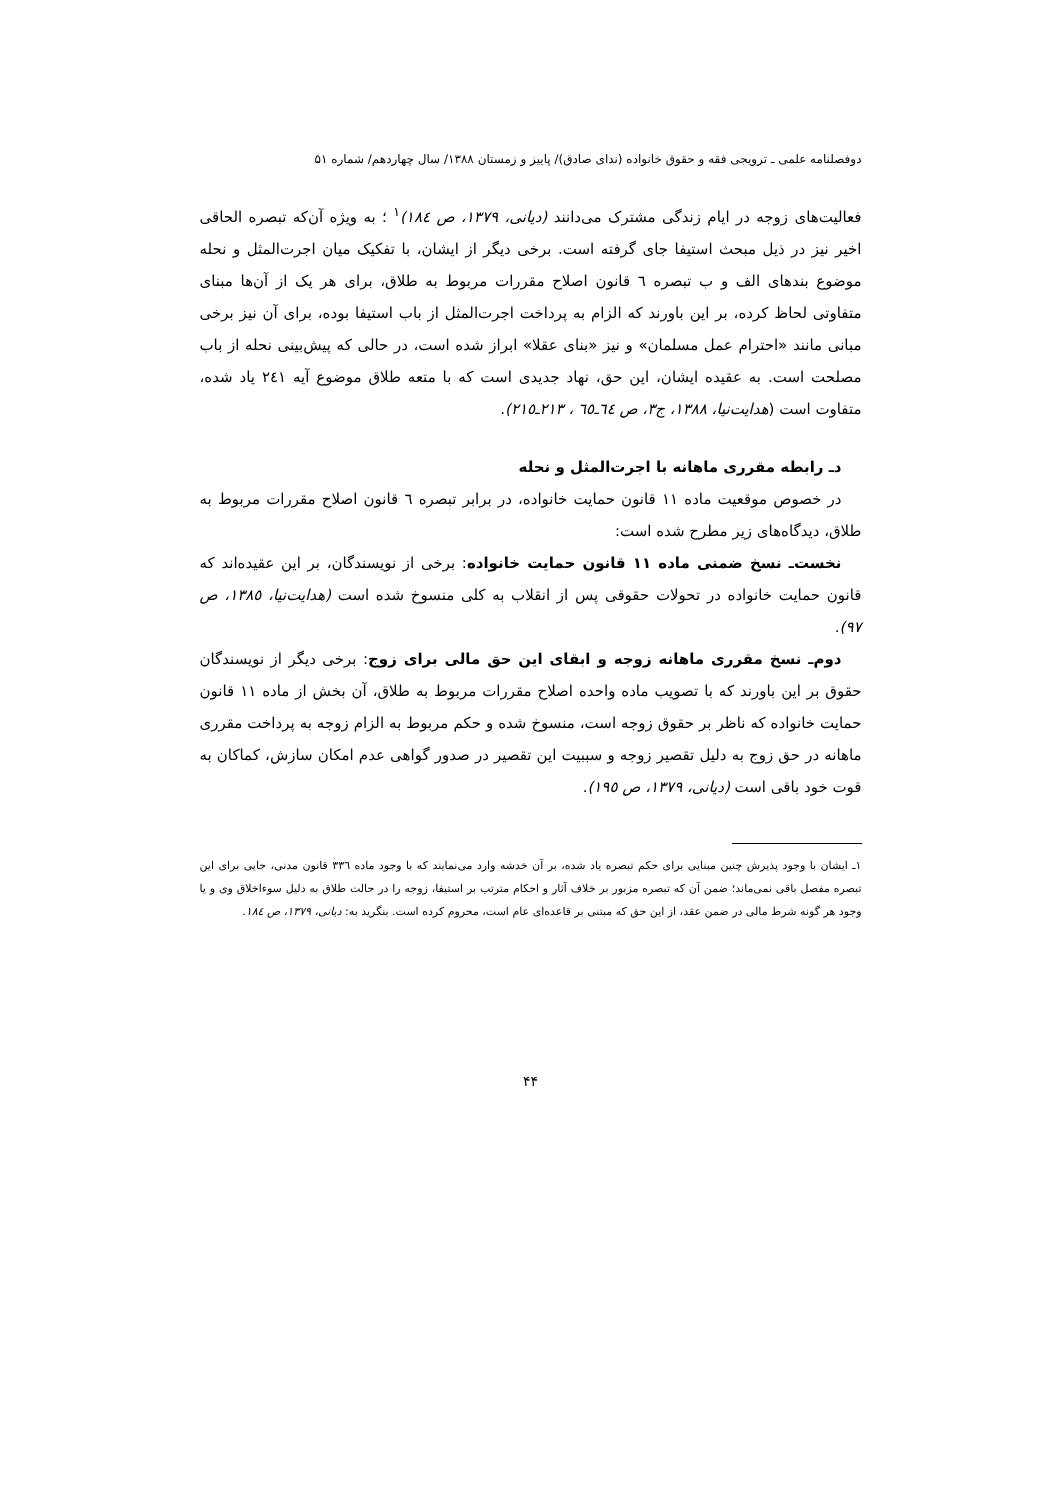دوفصلنامه علمی ـ ترویجی فقه و حقوق خانواده (ندای صادق)/ پاییز و زمستان ۱۳۸۸/ سال چهاردهم/ شماره ۵۱
فعالیت‌های زوجه در ایام زندگی مشترک می‌دانند (دیانی، ۱۳۷۹، ص ۱۸٤)<sup>۱</sup> ؛ به ویژه آن‌که تبصره الحاقی اخیر نیز در ذیل مبحث استیفا جای گرفته است. برخی دیگر از ایشان، با تفکیک میان اجرت‌المثل و نحله موضوع بندهای الف و ب تبصره ٦ قانون اصلاح مقررات مربوط به طلاق، برای هر یک از آن‌ها مبنای متفاوتی لحاظ کرده، بر این باورند که الزام به پرداخت اجرت‌المثل از باب استیفا بوده، برای آن نیز برخی مبانی مانند «احترام عمل مسلمان» و نیز «بنای عقلا» ابراز شده است، در حالی که پیش‌بینی نحله از باب مصلحت است. به عقیده ایشان، این حق، نهاد جدیدی است که با متعه طلاق موضوع آیه ۲٤۱ یاد شده، متفاوت است (هدایت‌نیا، ۱۳۸۸، ج۳، ص ٦٤ـ٦٥ ، ۲۱۳ـ۲۱٥).
دـ رابطه مقرری ماهانه با اجرت‌المثل و نحله
در خصوص موقعیت ماده ۱۱ قانون حمایت خانواده، در برابر تبصره ٦ قانون اصلاح مقررات مربوط به طلاق، دیدگاه‌های زیر مطرح شده است:
نخست‌ـ نسخ ضمنی ماده ۱۱ قانون حمایت خانواده: برخی از نویسندگان، بر این عقیده‌اند که قانون حمایت خانواده در تحولات حقوقی پس از انقلاب به کلی منسوخ شده است (هدایت‌نیا، ۱۳۸٥، ص ۹۷).
دوم‌ـ نسخ مقرری ماهانه زوجه و ابقای این حق مالی برای زوج: برخی دیگر از نویسندگان حقوق بر این باورند که با تصویب ماده واحده اصلاح مقررات مربوط به طلاق، آن بخش از ماده ۱۱ قانون حمایت خانواده که ناظر بر حقوق زوجه است، منسوخ شده و حکم مربوط به الزام زوجه به پرداخت مقرری ماهانه در حق زوج به دلیل تقصیر زوجه و سببیت این تقصیر در صدور گواهی عدم امکان سازش، کماکان به قوت خود باقی است (دیانی، ۱۳۷۹، ص ۱۹٥).
۱ـ ایشان با وجود پذیرش چنین مبنایی برای حکم تبصره یاد شده، بر آن خدشه وارد می‌نمایند که با وجود ماده ۳۳٦ قانون مدنی، جایی برای این تبصره مفصل باقی نمی‌ماند؛ ضمن آن که تبصره مزبور بر خلاف آثار و احکام مترتب بر استیفا، زوجه را در حالت طلاق به دلیل سوءاخلاق وی و یا وجود هر گونه شرط مالی در ضمن عقد، از این حق که مبتنی بر قاعده‌ای عام است، محروم کرده است. بنگرید به: دیانی، ۱۳۷۹، ص ۱۸٤.
۴۴